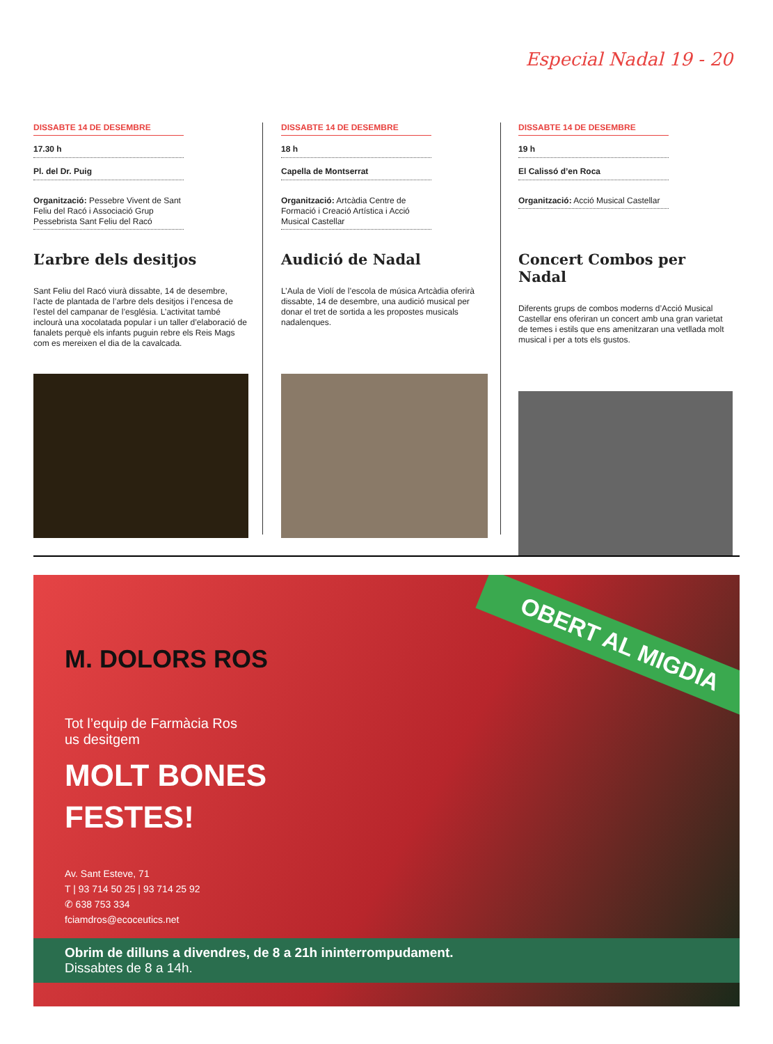Especial Nadal 19 - 20
DISSABTE 14 DE DESEMBRE
17.30 h
Pl. del Dr. Puig
Organització: Pessebre Vivent de Sant Feliu del Racó i Associació Grup Pessebrista Sant Feliu del Racó
L’arbre dels desitjos
Sant Feliu del Racó viurà dissabte, 14 de desembre, l’acte de plantada de l’arbre dels desitjos i l’encesa de l’estel del campanar de l’església. L’activitat també inclourà una xocolatada popular i un taller d’elaboració de fanalets perquè els infants puguin rebre els Reis Mags com es mereixen el dia de la cavalcada.
DISSABTE 14 DE DESEMBRE
18 h
Capella de Montserrat
Organització: Artcàdia Centre de Formació i Creació Artística i Acció Musical Castellar
Audició de Nadal
L’Aula de Violí de l’escola de música Artcàdia oferirà dissabte, 14 de desembre, una audició musical per donar el tret de sortida a les propostes musicals nadalenques.
DISSABTE 14 DE DESEMBRE
19 h
El Calissó d’en Roca
Organització: Acció Musical Castellar
Concert Combos per Nadal
Diferents grups de combos moderns d’Acció Musical Castellar ens oferiran un concert amb una gran varietat de temes i estils que ens amenitzaran una vetllada molt musical i per a tots els gustos.
OBERT AL MIGDIA
M. DOLORS ROS
Tot l’equip de Farmàcia Ros
us desitgem
MOLT BONES
FESTES!
Av. Sant Esteve, 71
T | 93 714 50 25 | 93 714 25 92
✆ 638 753 334
fciamdros@ecoceutics.net
Obrim de dilluns a divendres, de 8 a 21h ininterrompudament.
Dissabtes de 8 a 14h.